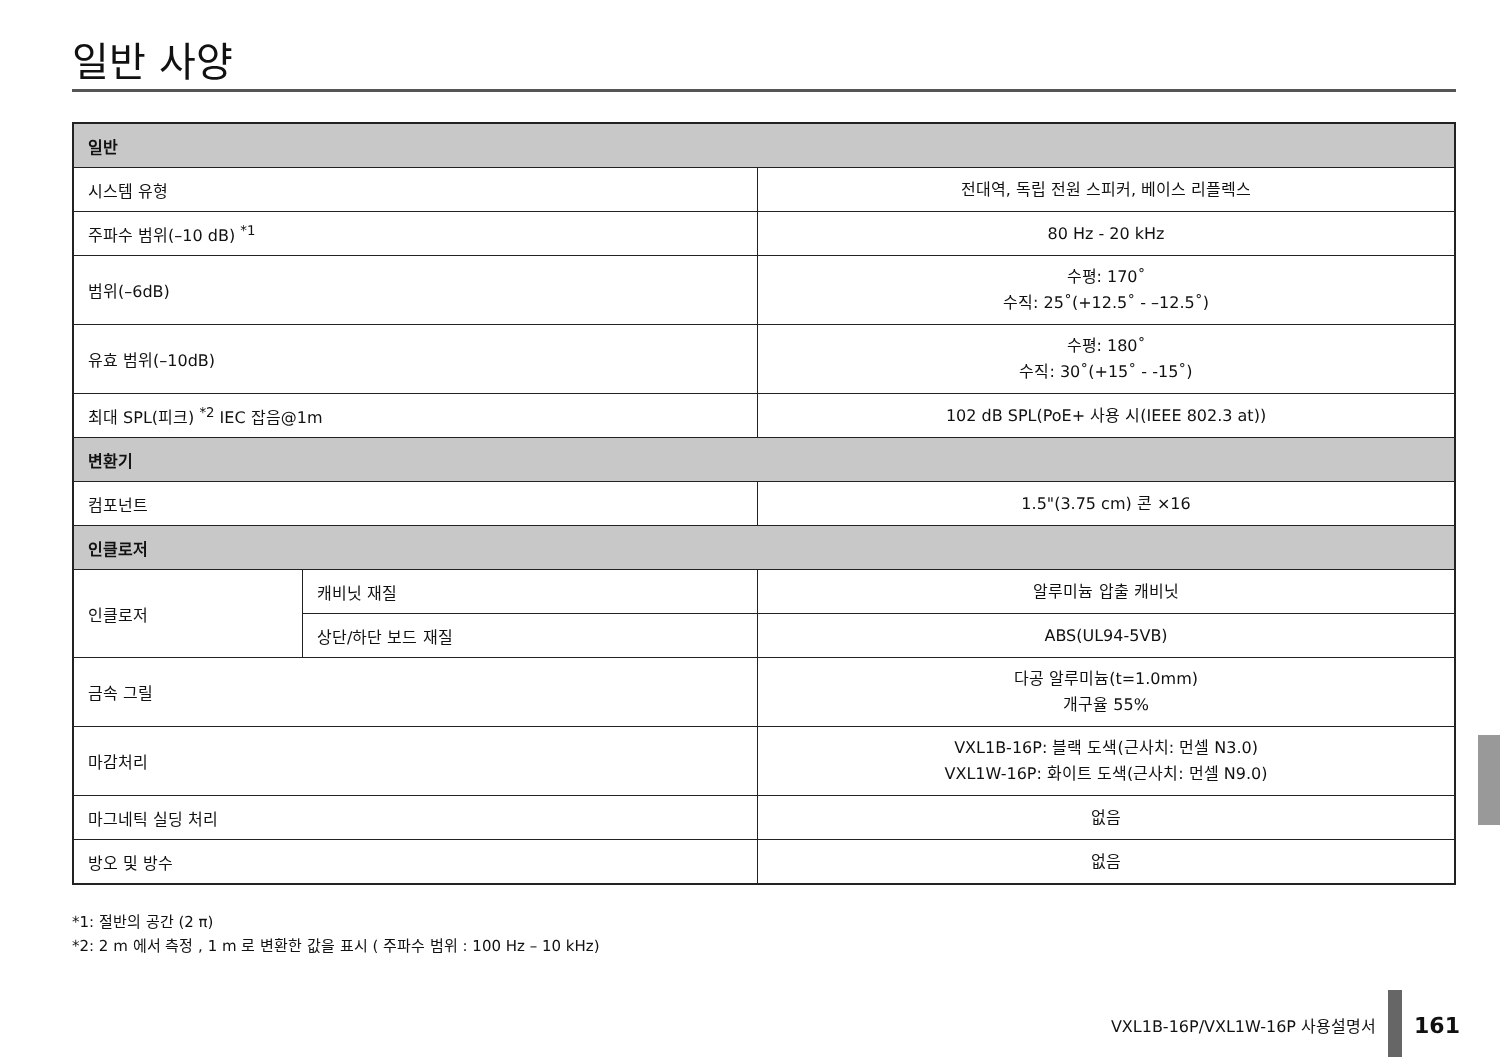일반 사양
| 일반 | | |
| --- | --- | --- |
| 시스템 유형 | | 전대역, 독립 전원 스피커, 베이스 리플렉스 |
| 주파수 범위(–10 dB) <sup>*1</sup> | | 80 Hz - 20 kHz |
| 범위(–6dB) | | 수평: 170˚ 수직: 25˚(+12.5˚ - –12.5˚) |
| 유효 범위(–10dB) | | 수평: 180˚ 수직: 30˚(+15˚ - -15˚) |
| 최대 SPL(피크) <sup>*2</sup> IEC 잡음@1m | | 102 dB SPL(PoE+ 사용 시(IEEE 802.3 at)) |
| 변환기 | | |
| 컴포넌트 | | 1.5"(3.75 cm) 콘 ×16 |
| 인클로저 | | |
| 인클로저 | 캐비닛 재질 | 알루미늄 압출 캐비닛 |
| | 상단/하단 보드 재질 | ABS(UL94-5VB) |
| 금속 그릴 | | 다공 알루미늄(t=1.0mm) 개구율 55% |
| 마감처리 | | VXL1B-16P: 블랙 도색(근사치: 먼셀 N3.0) VXL1W-16P: 화이트 도색(근사치: 먼셀 N9.0) |
| 마그네틱 실딩 처리 | | 없음 |
| 방오 및 방수 | | 없음 |
*1: 절반의 공간 (2 π)
*2: 2 m 에서 측정 , 1 m 로 변환한 값을 표시 ( 주파수 범위 : 100 Hz – 10 kHz)
VXL1B-16P/VXL1W-16P 사용설명서
161